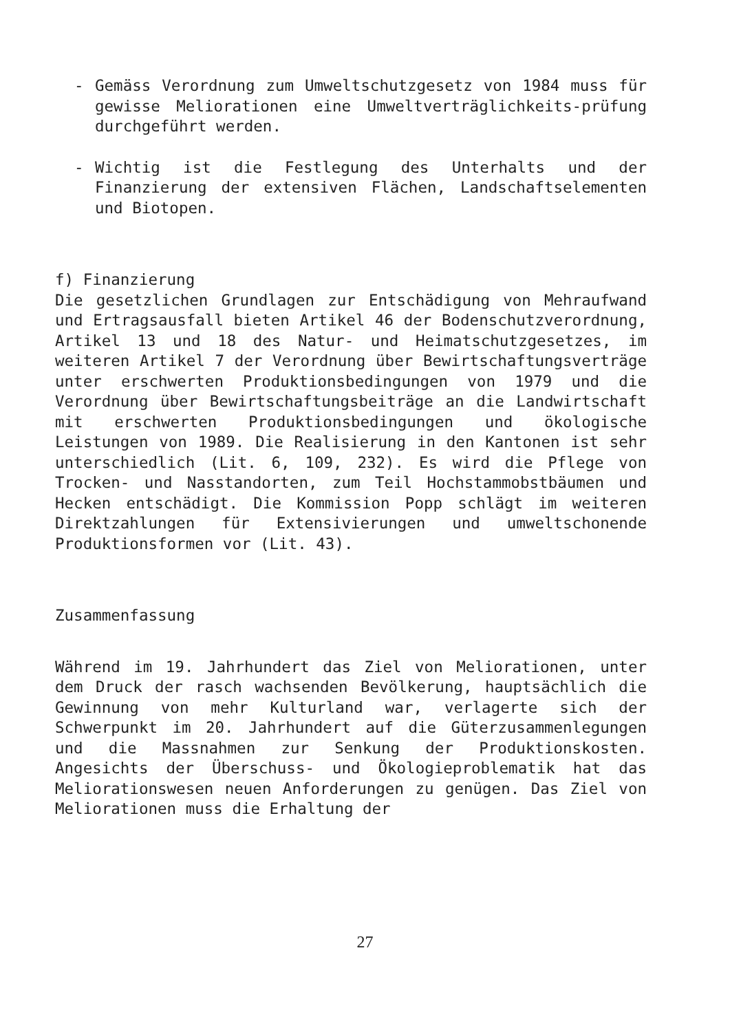- Gemäss Verordnung zum Umweltschutzgesetz von 1984 muss für gewisse Meliorationen eine Umweltverträglichkeits-prüfung durchgeführt werden.
- Wichtig ist die Festlegung des Unterhalts und der Finanzierung der extensiven Flächen, Landschaftselementen und Biotopen.
f) Finanzierung
Die gesetzlichen Grundlagen zur Entschädigung von Mehraufwand und Ertragsausfall bieten Artikel 46 der Bodenschutzverordnung, Artikel 13 und 18 des Natur- und Heimatschutzgesetzes, im weiteren Artikel 7 der Verordnung über Bewirtschaftungsverträge unter erschwerten Produktionsbedingungen von 1979 und die Verordnung über Bewirtschaftungsbeiträge an die Landwirtschaft mit erschwerten Produktionsbedingungen und ökologische Leistungen von 1989. Die Realisierung in den Kantonen ist sehr unterschiedlich (Lit. 6, 109, 232). Es wird die Pflege von Trocken- und Nasstandorten, zum Teil Hochstammobstbäumen und Hecken entschädigt. Die Kommission Popp schlägt im weiteren Direktzahlungen für Extensivierungen und umweltschonende Produktionsformen vor (Lit. 43).
Zusammenfassung
Während im 19. Jahrhundert das Ziel von Meliorationen, unter dem Druck der rasch wachsenden Bevölkerung, hauptsächlich die Gewinnung von mehr Kulturland war, verlagerte sich der Schwerpunkt im 20. Jahrhundert auf die Güterzusammenlegungen und die Massnahmen zur Senkung der Produktionskosten. Angesichts der Überschuss- und Ökologieproblematik hat das Meliorationswesen neuen Anforderungen zu genügen. Das Ziel von Meliorationen muss die Erhaltung der
27